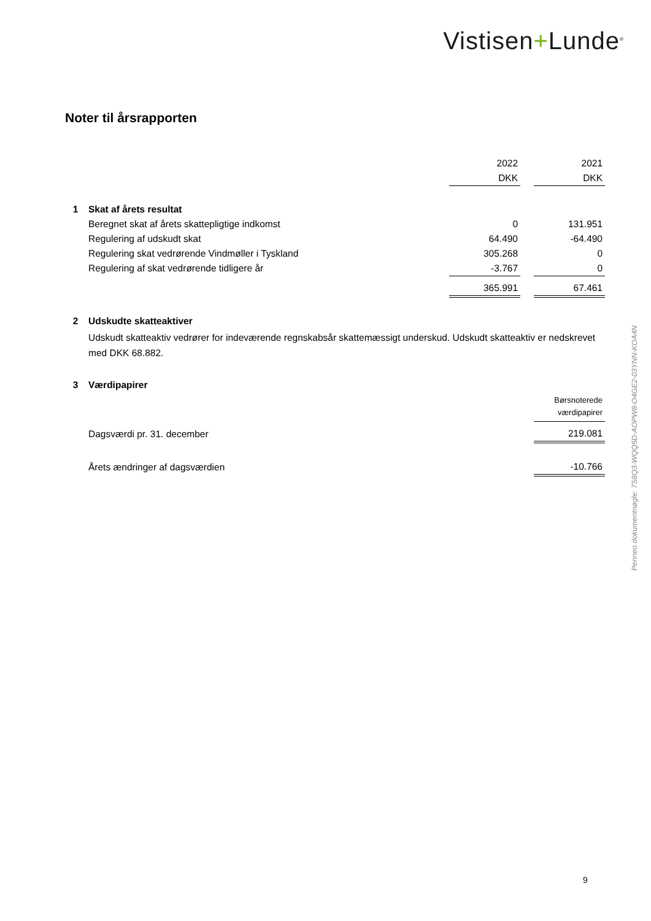Vistisen+Lunde<sup>®</sup>
Noter til årsrapporten
| | | 2022 | | 2021 |
| | | DKK | | DKK |
| 1 | Skat af årets resultat | | | |
| | Beregnet skat af årets skattepligtige indkomst | 0 | | 131.951 |
| | Regulering af udskudt skat | 64.490 | | -64.490 |
| | Regulering skat vedrørende Vindmøller i Tyskland | 305.268 | | 0 |
| | Regulering af skat vedrørende tidligere år | -3.767 | | 0 |
| | | 365.991 | | 67.461 |
| 2 | Udskudte skatteaktiver | | | |
| | Udskudt skatteaktiv vedrører for indeværende regnskabsår skattemæssigt underskud. Udskudt skatteaktiv er nedskrevet med DKK 68.882. | | | |
| 3 | Værdipapirer | | | |
| | | | | Børsnoterede værdipapirer |
| | Dagsværdi pr. 31. december | | | 219.081 |
| | Årets ændringer af dagsværdien | | | -10.766 |
Penneo dokumentnøgle: 7S8Q3-WQQ5D-AOPW8-O4GE2-03YNN-KOA4N
9